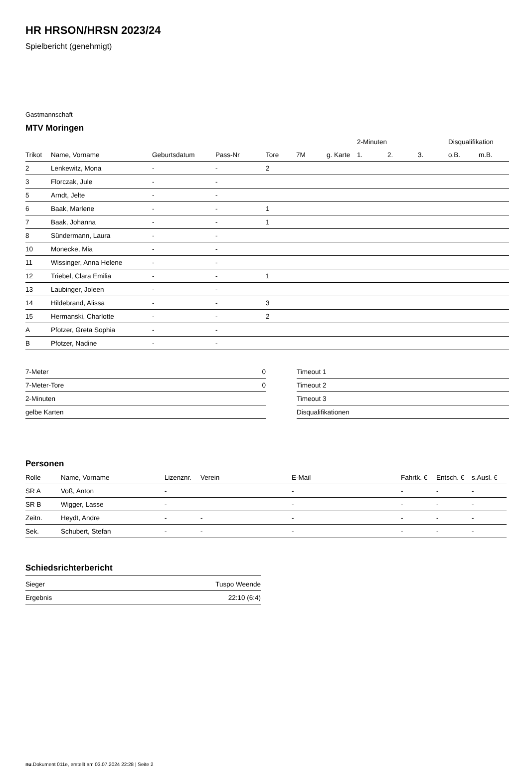HR HRSON/HRSN 2023/24
Spielbericht (genehmigt)
Gastmannschaft
MTV Moringen
| | | | | | | | 2-Minuten | | | Disqualifikation | |
| --- | --- | --- | --- | --- | --- | --- | --- | --- | --- | --- | --- |
| Trikot | Name, Vorname | Geburtsdatum | Pass-Nr | Tore | 7M | g. Karte | 1. | 2. | 3. | o.B. | m.B. |
| 2 | Lenkewitz, Mona | - | - | 2 | | | | | | | |
| 3 | Florczak, Jule | - | - | | | | | | | | |
| 5 | Arndt, Jelte | - | - | | | | | | | | |
| 6 | Baak, Marlene | - | - | 1 | | | | | | | |
| 7 | Baak, Johanna | - | - | 1 | | | | | | | |
| 8 | Sündermann, Laura | - | - | | | | | | | | |
| 10 | Monecke, Mia | - | - | | | | | | | | |
| 11 | Wissinger, Anna Helene | - | - | | | | | | | | |
| 12 | Triebel, Clara Emilia | - | - | 1 | | | | | | | |
| 13 | Laubinger, Joleen | - | - | | | | | | | | |
| 14 | Hildebrand, Alissa | - | - | 3 | | | | | | | |
| 15 | Hermanski, Charlotte | - | - | 2 | | | | | | | |
| A | Pfotzer, Greta Sophia | - | - | | | | | | | | |
| B | Pfotzer, Nadine | - | - | | | | | | | | |
| 7-Meter | 0 |
| 7-Meter-Tore | 0 |
| 2-Minuten | |
| gelbe Karten | |
| Timeout 1 |
| Timeout 2 |
| Timeout 3 |
| Disqualifikationen |
Personen
| Rolle | Name, Vorname | Lizenznr. | Verein | E-Mail | Fahrtk. € | Entsch. € | s.Ausl. € |
| --- | --- | --- | --- | --- | --- | --- | --- |
| SR A | Voß, Anton | - | | - | - | - | - |
| SR B | Wigger, Lasse | - | | - | - | - | - |
| Zeitn. | Heydt, Andre | - | - | - | - | - | - |
| Sek. | Schubert, Stefan | - | - | - | - | - | - |
Schiedsrichterbericht
| Sieger | Tuspo Weende |
| Ergebnis | 22:10 (6:4) |
nu.Dokument 011e, erstellt am 03.07.2024 22:28 | Seite 2